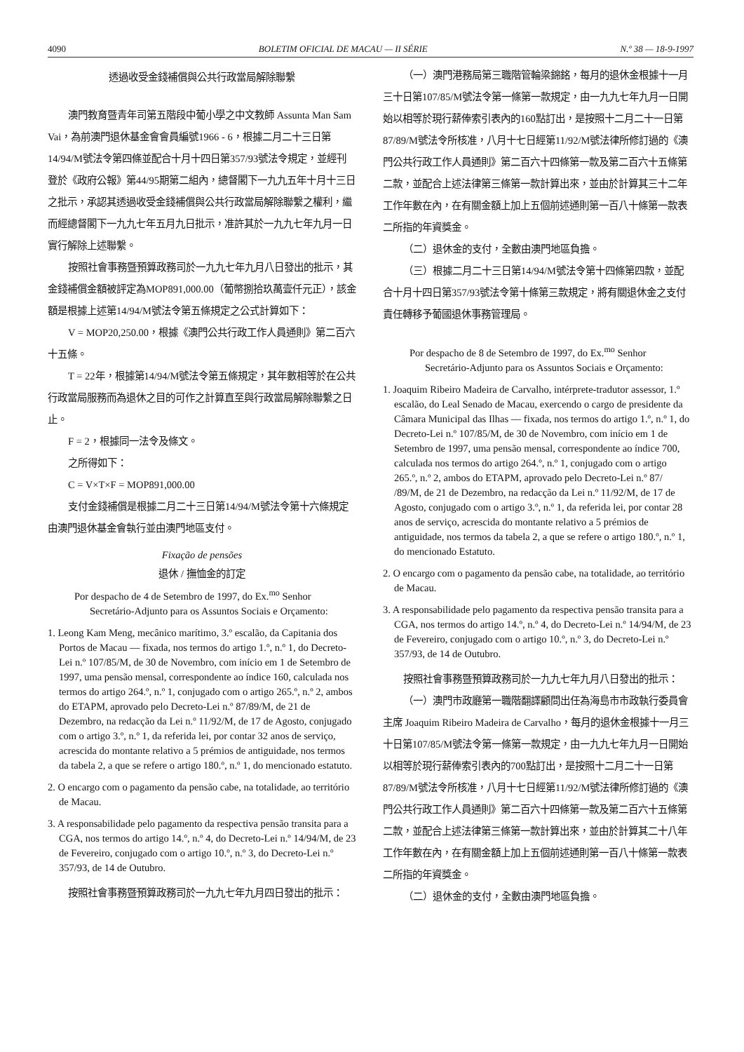4090 BOLETIM OFICIAL DE MACAU — II SÉRIE N.º 38 — 18-9-1997
透過收受金錢補償與公共行政當局解除聯繫
澳門教育暨青年司第五階段中葡小學之中文教師 Assunta Man Sam Vai，為前澳門退休基金會會員編號1966 - 6，根據二月二十三日第14/94/M號法令第四條並配合十月十四日第357/93號法令規定，並經刊登於《政府公報》第44/95期第二組內，總督閣下一九九五年十月十三日之批示，承認其透過收受金錢補償與公共行政當局解除聯繫之權利，繼而經總督閣下一九九七年五月九日批示，准許其於一九九七年九月一日實行解除上述聯繫。
按照社會事務暨預算政務司於一九九七年九月八日發出的批示，其金錢補償金額被評定為MOP891,000.00（葡幣捌拾玖萬壹仟元正），該金額是根據上述第14/94/M號法令第五條規定之公式計算如下：
V = MOP20,250.00，根據《澳門公共行政工作人員通則》第二百六十五條。
T = 22年，根據第14/94/M號法令第五條規定，其年數相等於在公共行政當局服務而為退休之目的可作之計算直至與行政當局解除聯繫之日止。
F = 2，根據同一法令及條文。
之所得如下：
C = V×T×F = MOP891,000.00
支付金錢補償是根據二月二十三日第14/94/M號法令第十六條規定由澳門退休基金會執行並由澳門地區支付。
Fixação de pensões
退休 / 撫恤金的訂定
Por despacho de 4 de Setembro de 1997, do Ex.<sup>mo</sup> Senhor Secretário-Adjunto para os Assuntos Sociais e Orçamento:
1. Leong Kam Meng, mecânico marítimo, 3.º escalão, da Capitania dos Portos de Macau — fixada, nos termos do artigo 1.º, n.º 1, do Decreto-Lei n.º 107/85/M, de 30 de Novembro, com início em 1 de Setembro de 1997, uma pensão mensal, correspondente ao índice 160, calculada nos termos do artigo 264.º, n.º 1, conjugado com o artigo 265.º, n.º 2, ambos do ETAPM, aprovado pelo Decreto-Lei n.º 87/89/M, de 21 de Dezembro, na redacção da Lei n.º 11/92/M, de 17 de Agosto, conjugado com o artigo 3.º, n.º 1, da referida lei, por contar 32 anos de serviço, acrescida do montante relativo a 5 prémios de antiguidade, nos termos da tabela 2, a que se refere o artigo 180.º, n.º 1, do mencionado estatuto.
2. O encargo com o pagamento da pensão cabe, na totalidade, ao território de Macau.
3. A responsabilidade pelo pagamento da respectiva pensão transita para a CGA, nos termos do artigo 14.º, n.º 4, do Decreto-Lei n.º 14/94/M, de 23 de Fevereiro, conjugado com o artigo 10.º, n.º 3, do Decreto-Lei n.º 357/93, de 14 de Outubro.
按照社會事務暨預算政務司於一九九七年九月四日發出的批示：
（一）澳門港務局第三職階管輪梁錦銘，每月的退休金根據十一月三十日第107/85/M號法令第一條第一款規定，由一九九七年九月一日開始以相等於現行薪俸索引表內的160點訂出，是按照十二月二十一日第87/89/M號法令所核准，八月十七日經第11/92/M號法律所修訂過的《澳門公共行政工作人員通則》第二百六十四條第一款及第二百六十五條第二款，並配合上述法律第三條第一款計算出來，並由於計算其三十二年工作年數在內，在有關金額上加上五個前述通則第一百八十條第一款表二所指的年資獎金。
（二）退休金的支付，全數由澳門地區負擔。
（三）根據二月二十三日第14/94/M號法令第十四條第四款，並配合十月十四日第357/93號法令第十條第三款規定，將有關退休金之支付責任轉移予葡國退休事務管理局。
Por despacho de 8 de Setembro de 1997, do Ex.<sup>mo</sup> Senhor Secretário-Adjunto para os Assuntos Sociais e Orçamento:
1. Joaquim Ribeiro Madeira de Carvalho, intérprete-tradutor assessor, 1.º escalão, do Leal Senado de Macau, exercendo o cargo de presidente da Câmara Municipal das Ilhas — fixada, nos termos do artigo 1.º, n.º 1, do Decreto-Lei n.º 107/85/M, de 30 de Novembro, com início em 1 de Setembro de 1997, uma pensão mensal, correspondente ao índice 700, calculada nos termos do artigo 264.º, n.º 1, conjugado com o artigo 265.º, n.º 2, ambos do ETAPM, aprovado pelo Decreto-Lei n.º 87/ /89/M, de 21 de Dezembro, na redacção da Lei n.º 11/92/M, de 17 de Agosto, conjugado com o artigo 3.º, n.º 1, da referida lei, por contar 28 anos de serviço, acrescida do montante relativo a 5 prémios de antiguidade, nos termos da tabela 2, a que se refere o artigo 180.º, n.º 1, do mencionado Estatuto.
2. O encargo com o pagamento da pensão cabe, na totalidade, ao território de Macau.
3. A responsabilidade pelo pagamento da respectiva pensão transita para a CGA, nos termos do artigo 14.º, n.º 4, do Decreto-Lei n.º 14/94/M, de 23 de Fevereiro, conjugado com o artigo 10.º, n.º 3, do Decreto-Lei n.º 357/93, de 14 de Outubro.
按照社會事務暨預算政務司於一九九七年九月八日發出的批示：
（一）澳門市政廳第一職階翻譯顧問出任為海島市市政執行委員會主席 Joaquim Ribeiro Madeira de Carvalho，每月的退休金根據十一月三十日第107/85/M號法令第一條第一款規定，由一九九七年九月一日開始以相等於現行薪俸索引表內的700點訂出，是按照十二月二十一日第87/89/M號法令所核准，八月十七日經第11/92/M號法律所修訂過的《澳門公共行政工作人員通則》第二百六十四條第一款及第二百六十五條第二款，並配合上述法律第三條第一款計算出來，並由於計算其二十八年工作年數在內，在有關金額上加上五個前述通則第一百八十條第一款表二所指的年資獎金。
（二）退休金的支付，全數由澳門地區負擔。